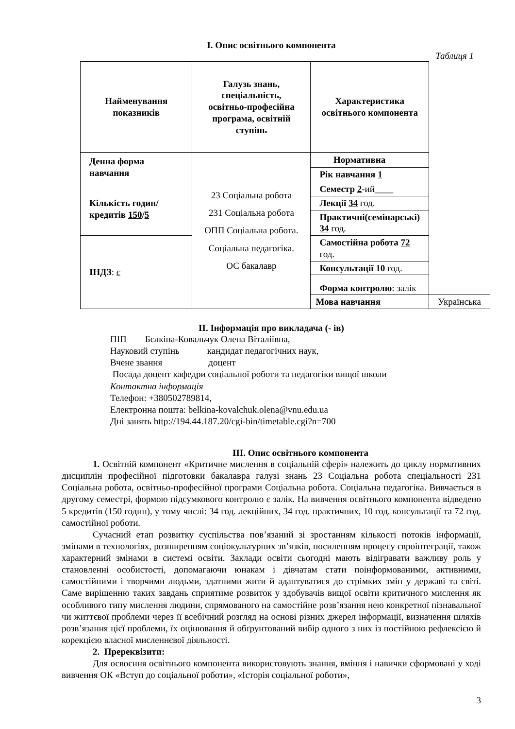І. Опис освітнього компонента
Таблиця 1
| Найменування показників | Галузь знань, спеціальність, освітньо-професійна програма, освітній ступінь | Характеристика освітнього компонента | |
| --- | --- | --- | --- |
| Денна форма навчання | 23 Соціальна робота 231 Соціальна робота ОПП Соціальна робота. Соціальна педагогіка. ОС бакалавр | Нормативна | |
| | | Рік навчання 1 | |
| Кількість годин/кредитів 150 / 5 | | Семестр 2 -ий____ | |
| | | Лекції 34 год. | |
| | | Практичні(семінарські) 34 год. | |
| ІНДЗ : є | | Самостійна робота 72 год. | |
| | | Консультації 10 год. | |
| | | Форма контролю : залік | |
| | | Мова навчання | Українська |
ІІ. Інформація про викладача (- ів)
ПІП Бєлкіна-Ковальчук Олена Віталіївна,
Науковий ступінь кандидат педагогічних наук,
Вчене звання доцент
Посада доцент кафедри соціальної роботи та педагогіки вищої школи
Контактна інформація
Телефон: +380502789814,
Електронна пошта: belkina-kovalchuk.olena@vnu.edu.ua
Дні занять http://194.44.187.20/cgi-bin/timetable.cgi?n=700
ІІІ. Опис освітнього компонента
1. Освітній компонент «Критичне мислення в соціальній сфері» належить до циклу нормативних дисциплін професійної підготовки бакалавра галузі знань 23 Соціальна робота спеціальності 231 Соціальна робота, освітньо-професійної програми Соціальна робота. Соціальна педагогіка. Вивчається в другому семестрі, формою підсумкового контролю є залік. На вивчення освітнього компонента відведено 5 кредитів (150 годин), у тому числі: 34 год. лекційних, 34 год. практичних, 10 год. консультації та 72 год. самостійної роботи.
Сучасний етап розвитку суспільства пов’язаний зі зростанням кількості потоків інформації, змінами в технологіях, розширенням соціокультурних зв’язків, посиленням процесу євроінтеграції, також характерний змінами в системі освіти. Заклади освіти сьогодні мають відігравати важливу роль у становленні особистості, допомагаючи юнакам і дівчатам стати поінформованими, активними, самостійними і творчими людьми, здатними жити й адаптуватися до стрімких змін у державі та світі. Саме вирішенню таких завдань сприятиме розвиток у здобувачів вищої освіти критичного мислення як особливого типу мислення людини, спрямованого на самостійне розв’язання нею конкретної пізнавальної чи життєвої проблеми через її всебічний розгляд на основі різних джерел інформації, визначення шляхів розв’язання цієї проблеми, їх оцінювання й обґрунтований вибір одного з них із постійною рефлексією й корекцією власної мисленнєвої діяльності.
2. Пререквізити:
Для освоєння освітнього компонента використовують знання, вміння і навички сформовані у ході вивчення ОК «Вступ до соціальної роботи», «Історія соціальної роботи»,
3